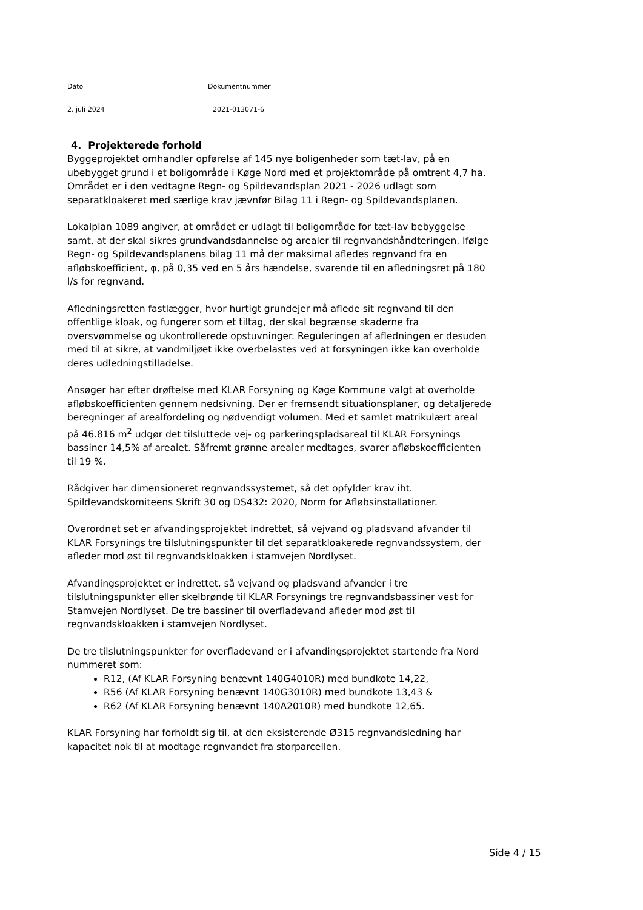Dato Dokumentnummer
2. juli 2024 2021-013071-6
4. Projekterede forhold
Byggeprojektet omhandler opførelse af 145 nye boligenheder som tæt-lav, på en ubebygget grund i et boligområde i Køge Nord med et projektområde på omtrent 4,7 ha. Området er i den vedtagne Regn- og Spildevandsplan 2021 - 2026 udlagt som separatkloakeret med særlige krav jævnfør Bilag 11 i Regn- og Spildevandsplanen.
Lokalplan 1089 angiver, at området er udlagt til boligområde for tæt-lav bebyggelse samt, at der skal sikres grundvandsdannelse og arealer til regnvandshåndteringen. Ifølge Regn- og Spildevandsplanens bilag 11 må der maksimal afledes regnvand fra en afløbskoefficient, φ, på 0,35 ved en 5 års hændelse, svarende til en afledningsret på 180 l/s for regnvand.
Afledningsretten fastlægger, hvor hurtigt grundejer må aflede sit regnvand til den offentlige kloak, og fungerer som et tiltag, der skal begrænse skaderne fra oversvømmelse og ukontrollerede opstuvninger. Reguleringen af afledningen er desuden med til at sikre, at vandmiljøet ikke overbelastes ved at forsyningen ikke kan overholde deres udledningstilladelse.
Ansøger har efter drøftelse med KLAR Forsyning og Køge Kommune valgt at overholde afløbskoefficienten gennem nedsivning. Der er fremsendt situationsplaner, og detaljerede beregninger af arealfordeling og nødvendigt volumen. Med et samlet matrikulært areal på 46.816 m<sup>2</sup> udgør det tilsluttede vej- og parkeringspladsareal til KLAR Forsynings bassiner 14,5% af arealet. Såfremt grønne arealer medtages, svarer afløbskoefficienten til 19 %.
Rådgiver har dimensioneret regnvandssystemet, så det opfylder krav iht. Spildevandskomiteens Skrift 30 og DS432: 2020, Norm for Afløbsinstallationer.
Overordnet set er afvandingsprojektet indrettet, så vejvand og pladsvand afvander til KLAR Forsynings tre tilslutningspunkter til det separatkloakerede regnvandssystem, der afleder mod øst til regnvandskloakken i stamvejen Nordlyset.
Afvandingsprojektet er indrettet, så vejvand og pladsvand afvander i tre tilslutningspunkter eller skelbrønde til KLAR Forsynings tre regnvandsbassiner vest for Stamvejen Nordlyset. De tre bassiner til overfladevand afleder mod øst til regnvandskloakken i stamvejen Nordlyset.
De tre tilslutningspunkter for overfladevand er i afvandingsprojektet startende fra Nord nummeret som:
R12, (Af KLAR Forsyning benævnt 140G4010R) med bundkote 14,22,
R56 (Af KLAR Forsyning benævnt 140G3010R) med bundkote 13,43 &
R62 (Af KLAR Forsyning benævnt 140A2010R) med bundkote 12,65.
KLAR Forsyning har forholdt sig til, at den eksisterende Ø315 regnvandsledning har kapacitet nok til at modtage regnvandet fra storparcellen.
Side 4 / 15